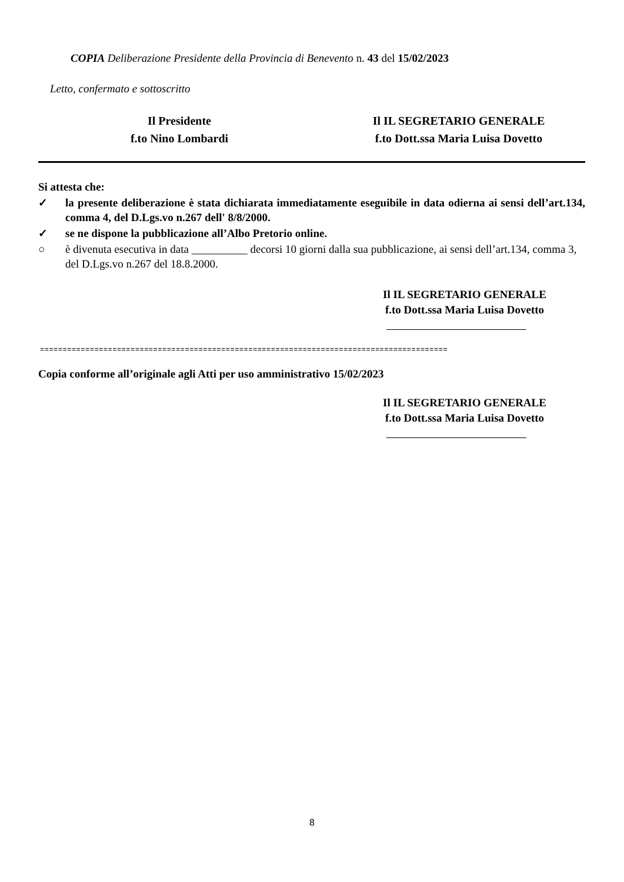COPIA Deliberazione Presidente della Provincia di Benevento n. 43 del 15/02/2023
Letto, confermato e sottoscritto
Il Presidente
f.to Nino Lombardi
Il IL SEGRETARIO GENERALE
f.to Dott.ssa Maria Luisa Dovetto
Si attesta che:
✓ la presente deliberazione è stata dichiarata immediatamente eseguibile in data odierna ai sensi dell’art.134, comma 4, del D.Lgs.vo n.267 dell' 8/8/2000.
✓ se ne dispone la pubblicazione all’Albo Pretorio online.
○ è divenuta esecutiva in data __________ decorsi 10 giorni dalla sua pubblicazione, ai sensi dell’art.134, comma 3, del D.Lgs.vo n.267 del 18.8.2000.
Il IL SEGRETARIO GENERALE
f.to Dott.ssa Maria Luisa Dovetto
==========================================================================================
Copia conforme all’originale agli Atti per uso amministrativo 15/02/2023
Il IL SEGRETARIO GENERALE
f.to Dott.ssa Maria Luisa Dovetto
8